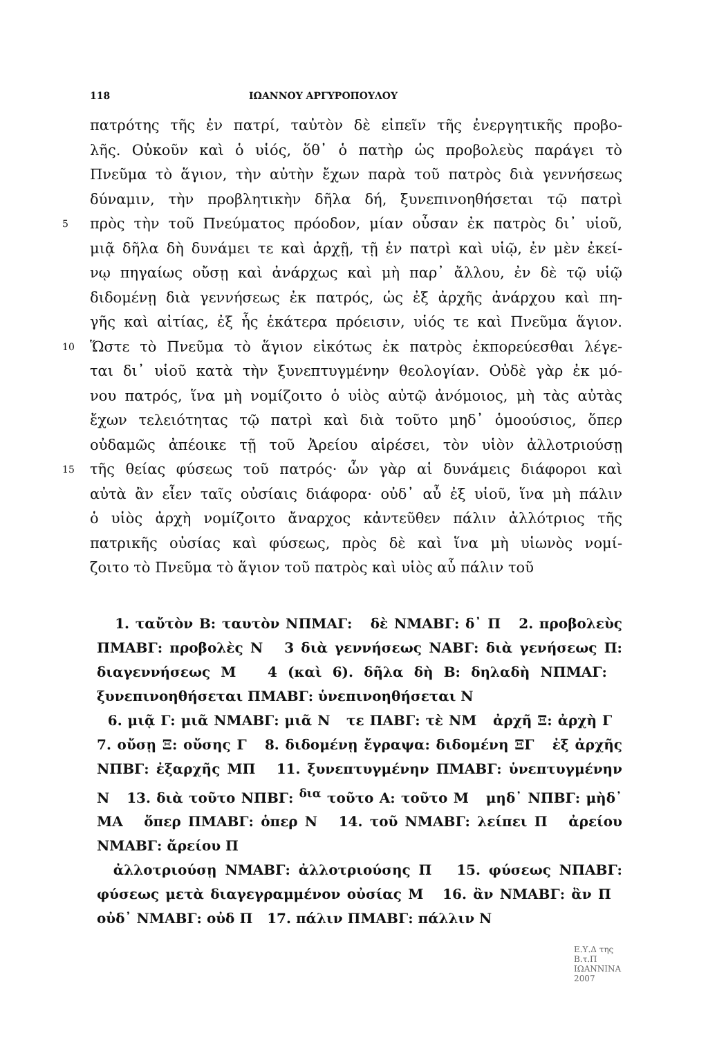118 ΙΩΑΝΝΟΥ ΑΡΓΥΡΟΠΟΥΛΟΥ
πατρότης τῆς ἐν πατρί, ταὐτὸν δὲ εἰπεῖν τῆς ἐνεργητικῆς προβο-
λῆς. Οὐκοῦν καὶ ὁ υἱός, ὅθ᾽ ὁ πατὴρ ὡς προβολεὺς παράγει τὸ
Πνεῦμα τὸ ἅγιον, τὴν αὐτὴν ἔχων παρὰ τοῦ πατρὸς διὰ γεννήσεως
δύναμιν, τὴν προβλητικὴν δῆλα δή, ξυνεπινοηθήσεται τῷ πατρὶ
5 πρὸς τὴν τοῦ Πνεύματος πρόοδον, μίαν οὖσαν ἐκ πατρὸς δι᾽ υἱοῦ,
μιᾷ δῆλα δὴ δυνάμει τε καὶ ἀρχῇ, τῇ ἐν πατρὶ καὶ υἱῷ, ἐν μὲν ἐκεί-
νῳ πηγαίως οὔσῃ καὶ ἀνάρχως καὶ μὴ παρ᾽ ἄλλου, ἐν δὲ τῷ υἱῷ
διδομένῃ διὰ γεννήσεως ἐκ πατρός, ὡς ἐξ ἀρχῆς ἀνάρχου καὶ πη-
γῆς καὶ αἰτίας, ἐξ ἧς ἑκάτερα πρόεισιν, υἱός τε καὶ Πνεῦμα ἅγιον.
10 Ὥστε τὸ Πνεῦμα τὸ ἅγιον εἰκότως ἐκ πατρὸς ἐκπορεύεσθαι λέγε-
ται δι᾽ υἱοῦ κατὰ τὴν ξυνεπτυγμένην θεολογίαν. Οὐδὲ γὰρ ἐκ μό-
νου πατρός, ἵνα μὴ νομίζοιτο ὁ υἱὸς αὐτῷ ἀνόμοιος, μὴ τὰς αὐτὰς
ἔχων τελειότητας τῷ πατρὶ καὶ διὰ τοῦτο μηδ᾽ ὁμοούσιος, ὅπερ
οὐδαμῶς ἀπέοικε τῇ τοῦ Ἀρείου αἱρέσει, τὸν υἱὸν ἀλλοτριούσῃ
15 τῆς θείας φύσεως τοῦ πατρός· ὧν γὰρ αἱ δυνάμεις διάφοροι καὶ
αὐτὰ ἂν εἶεν ταῖς οὐσίαις διάφορα· οὐδ᾽ αὖ ἐξ υἱοῦ, ἵνα μὴ πάλιν
ὁ υἱὸς ἀρχὴ νομίζοιτο ἄναρχος κἀντεῦθεν πάλιν ἀλλότριος τῆς
πατρικῆς οὐσίας καὶ φύσεως, πρὸς δὲ καὶ ἵνα μὴ υἱωνὸς νομί-
ζοιτο τὸ Πνεῦμα τὸ ἅγιον τοῦ πατρὸς καὶ υἱὸς αὖ πάλιν τοῦ
1. ταὔτὸν Β: ταυτὸν ΝΠΜΑΓ: δὲ ΝΜΑΒΓ: δ᾽ Π 2. προβολεὺς ΠΜΑΒΓ: προβολὲς Ν 3 διὰ γεννήσεως ΝΑΒΓ: διὰ γενήσεως Π: διαγεννήσεως Μ 4 (καὶ 6). δῆλα δὴ Β: δηλαδὴ ΝΠΜΑΓ: ξυνεπινοηθήσεται ΠΜΑΒΓ: ὑνεπινοηθήσεται Ν
6. μιᾷ Γ: μιᾶ ΝΜΑΒΓ: μιᾶ Ν τε ΠΑΒΓ: τὲ ΝΜ ἀρχῆ Ξ: ἀρχὴ Γ 7. οὔσῃ Ξ: οὔσης Γ 8. διδομένῃ ἔγραψα: διδομένη ΞΓ ἐξ ἀρχῆς ΝΠΒΓ: ἐξαρχῆς ΜΠ 11. ξυνεπτυγμένην ΠΜΑΒΓ: ὑνεπτυγμένην Ν 13. διὰ τοῦτο ΝΠΒΓ: <sup>δια</sup> τοῦτο Α: τοῦτο Μ μηδ᾽ ΝΠΒΓ: μὴδ᾽ ΜΑ ὅπερ ΠΜΑΒΓ: ὁπερ Ν 14. τοῦ ΝΜΑΒΓ: λείπει Π ἀρείου ΝΜΑΒΓ: ἄρείου Π
ἀλλοτριούσῃ ΝΜΑΒΓ: ἀλλοτριούσης Π 15. φύσεως ΝΠΑΒΓ: φύσεως μετὰ διαγεγραμμένον οὐσίας Μ 16. ἂν ΝΜΑΒΓ: ἂν Π οὐδ᾽ ΝΜΑΒΓ: οὐδ Π 17. πάλιν ΠΜΑΒΓ: πάλλιν Ν
Ε.Υ.Δ της Β.τ.Π ΙΩΑΝΝΙΝΑ 2007